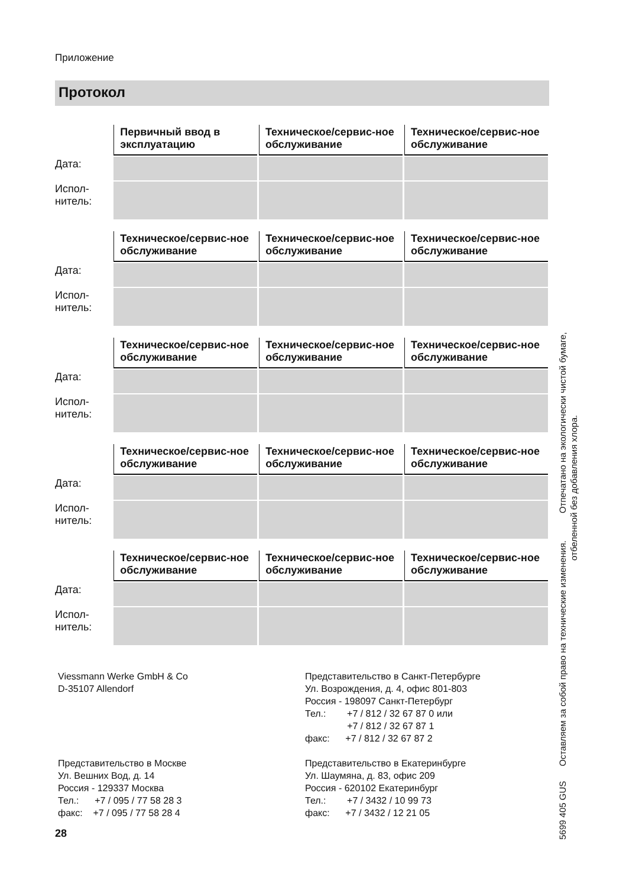Приложение
Протокол
| | Первичный ввод в эксплуатацию | Техническое/сервис-ное обслуживание | Техническое/сервис-ное обслуживание |
| --- | --- | --- | --- |
| Дата: | | | |
| Испол- нитель: | | | |
| | Техническое/сервис-ное обслуживание | Техническое/сервис-ное обслуживание | Техническое/сервис-ное обслуживание |
| --- | --- | --- | --- |
| Дата: | | | |
| Испол- нитель: | | | |
| | Техническое/сервис-ное обслуживание | Техническое/сервис-ное обслуживание | Техническое/сервис-ное обслуживание |
| --- | --- | --- | --- |
| Дата: | | | |
| Испол- нитель: | | | |
| | Техническое/сервис-ное обслуживание | Техническое/сервис-ное обслуживание | Техническое/сервис-ное обслуживание |
| --- | --- | --- | --- |
| Дата: | | | |
| Испол- нитель: | | | |
| | Техническое/сервис-ное обслуживание | Техническое/сервис-ное обслуживание | Техническое/сервис-ное обслуживание |
| --- | --- | --- | --- |
| Дата: | | | |
| Испол- нитель: | | | |
Viessmann Werke GmbH & Co
D-35107 Allendorf
Представительство в Москве
Ул. Вешних Вод, д. 14
Россия - 129337 Москва
Тел.: +7 / 095 / 77 58 28 3
факс: +7 / 095 / 77 58 28 4
Представительство в Санкт-Петербурге
Ул. Возрождения, д. 4, офис 801-803
Россия - 198097 Санкт-Петербург
Тел.: +7 / 812 / 32 67 87 0 или
+7 / 812 / 32 67 87 1
факс: +7 / 812 / 32 67 87 2
Представительство в Екатеринбурге
Ул. Шаумяна, д. 83, офис 209
Россия - 620102 Екатеринбург
Тел.: +7 / 3432 / 10 99 73
факс: +7 / 3432 / 12 21 05
28
5699 405 GUS Оставляем за собой право на технические изменения. Отпечатано на экологически чистой бумаге,
отбеленной без добавления хлора.